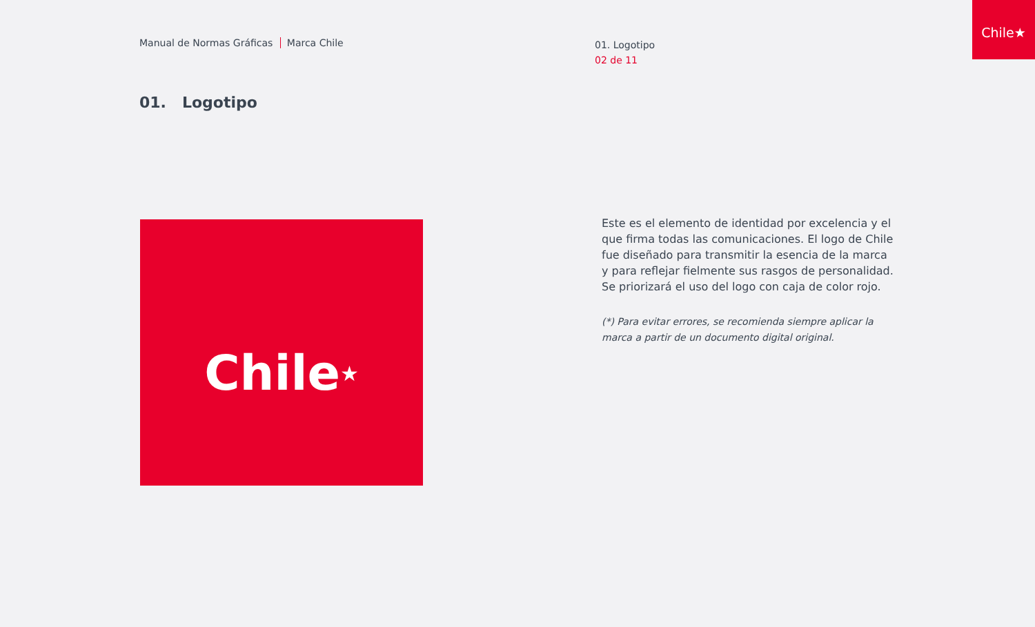Manual de Normas Gráficas Marca Chile
01. Logotipo
02 de 11
Chile★
01. Logotipo
Chile ★
Este es el elemento de identidad por excelencia y el que firma todas las comunicaciones. El logo de Chile fue diseñado para transmitir la esencia de la marca y para reflejar fielmente sus rasgos de personalidad. Se priorizará el uso del logo con caja de color rojo.
(*) Para evitar errores, se recomienda siempre aplicar la marca a partir de un documento digital original.